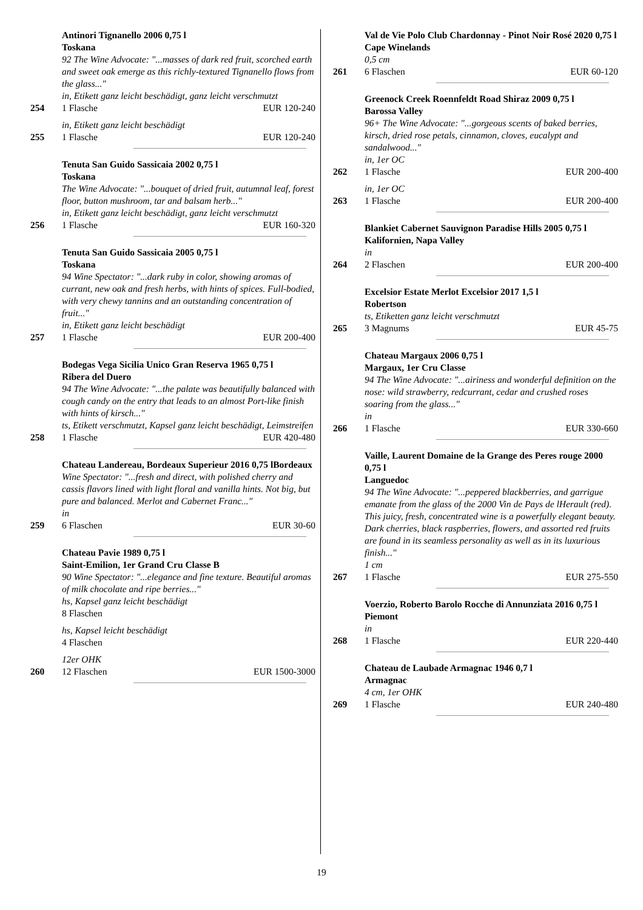Antinori Tignanello 2006 0,75 l
Toskana
92 The Wine Advocate: "...masses of dark red fruit, scorched earth and sweet oak emerge as this richly-textured Tignanello flows from the glass..."
in, Etikett ganz leicht beschädigt, ganz leicht verschmutzt
254 1 Flasche EUR 120-240
in, Etikett ganz leicht beschädigt
255 1 Flasche EUR 120-240
Tenuta San Guido Sassicaia 2002 0,75 l
Toskana
The Wine Advocate: "...bouquet of dried fruit, autumnal leaf, forest floor, button mushroom, tar and balsam herb..."
in, Etikett ganz leicht beschädigt, ganz leicht verschmutzt
256 1 Flasche EUR 160-320
Tenuta San Guido Sassicaia 2005 0,75 l
Toskana
94 Wine Spectator: "...dark ruby in color, showing aromas of currant, new oak and fresh herbs, with hints of spices. Full-bodied, with very chewy tannins and an outstanding concentration of fruit..."
in, Etikett ganz leicht beschädigt
257 1 Flasche EUR 200-400
Bodegas Vega Sicilia Unico Gran Reserva 1965 0,75 l
Ribera del Duero
94 The Wine Advocate: "...the palate was beautifully balanced with cough candy on the entry that leads to an almost Port-like finish with hints of kirsch..."
ts, Etikett verschmutzt, Kapsel ganz leicht beschädigt, Leimstreifen
258 1 Flasche EUR 420-480
Chateau Landereau, Bordeaux Superieur 2016 0,75 lBordeaux
Wine Spectator: "...fresh and direct, with polished cherry and cassis flavors lined with light floral and vanilla hints. Not big, but pure and balanced. Merlot and Cabernet Franc..."
in
259 6 Flaschen EUR 30-60
Chateau Pavie 1989 0,75 l
Saint-Emilion, 1er Grand Cru Classe B
90 Wine Spectator: "...elegance and fine texture. Beautiful aromas of milk chocolate and ripe berries..."
hs, Kapsel ganz leicht beschädigt
8 Flaschen
hs, Kapsel leicht beschädigt
4 Flaschen
12er OHK
260 12 Flaschen EUR 1500-3000
Val de Vie Polo Club Chardonnay - Pinot Noir Rosé 2020 0,75 l
Cape Winelands
0,5 cm
261 6 Flaschen EUR 60-120
Greenock Creek Roennfeldt Road Shiraz 2009 0,75 l
Barossa Valley
96+ The Wine Advocate: "...gorgeous scents of baked berries, kirsch, dried rose petals, cinnamon, cloves, eucalypt and sandalwood..."
in, 1er OC
262 1 Flasche EUR 200-400
in, 1er OC
263 1 Flasche EUR 200-400
Blankiet Cabernet Sauvignon Paradise Hills 2005 0,75 l
Kalifornien, Napa Valley
in
264 2 Flaschen EUR 200-400
Excelsior Estate Merlot Excelsior 2017 1,5 l
Robertson
ts, Etiketten ganz leicht verschmutzt
265 3 Magnums EUR 45-75
Chateau Margaux 2006 0,75 l
Margaux, 1er Cru Classe
94 The Wine Advocate: "...airiness and wonderful definition on the nose: wild strawberry, redcurrant, cedar and crushed roses soaring from the glass..."
in
266 1 Flasche EUR 330-660
Vaille, Laurent Domaine de la Grange des Peres rouge 2000 0,75 l
Languedoc
94 The Wine Advocate: "...peppered blackberries, and garrigue emanate from the glass of the 2000 Vin de Pays de lHerault (red). This juicy, fresh, concentrated wine is a powerfully elegant beauty. Dark cherries, black raspberries, flowers, and assorted red fruits are found in its seamless personality as well as in its luxurious finish..."
1 cm
267 1 Flasche EUR 275-550
Voerzio, Roberto Barolo Rocche di Annunziata 2016 0,75 l
Piemont
in
268 1 Flasche EUR 220-440
Chateau de Laubade Armagnac 1946 0,7 l
Armagnac
4 cm, 1er OHK
269 1 Flasche EUR 240-480
19